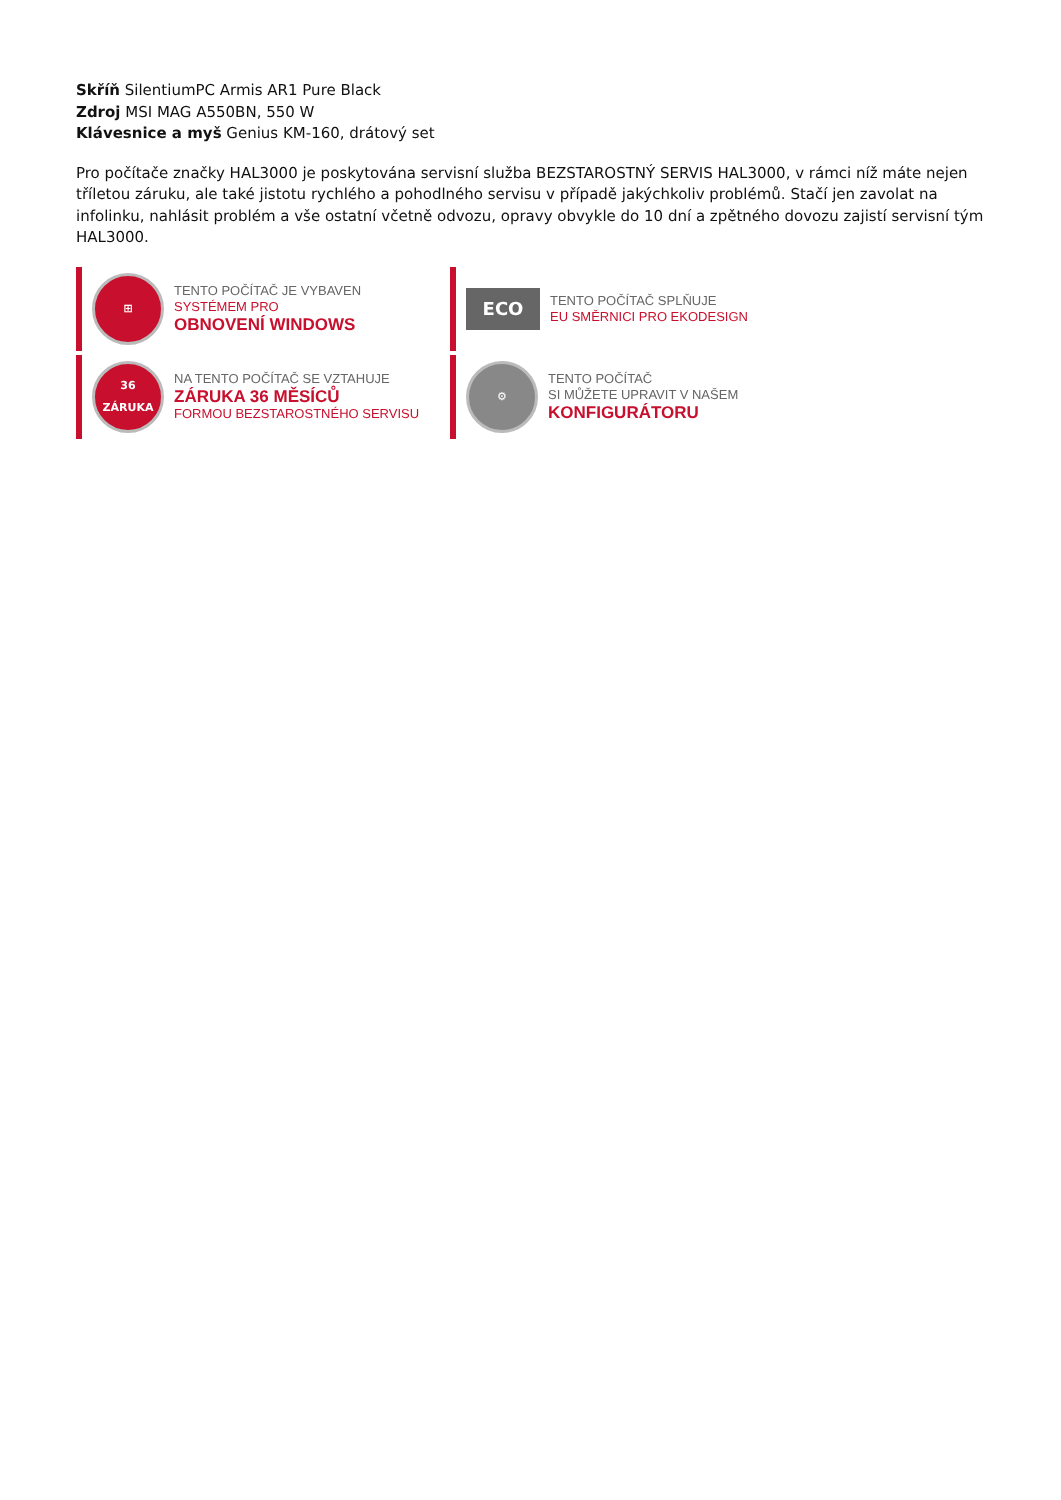Skříň SilentiumPC Armis AR1 Pure Black
Zdroj MSI MAG A550BN, 550 W
Klávesnice a myš Genius KM-160, drátový set
Pro počítače značky HAL3000 je poskytována servisní služba BEZSTAROSTNÝ SERVIS HAL3000, v rámci níž máte nejen tříletou záruku, ale také jistotu rychlého a pohodlného servisu v případě jakýchkoliv problémů. Stačí jen zavolat na infolinku, nahlásit problém a vše ostatní včetně odvozu, opravy obvykle do 10 dní a zpětného dovozu zajistí servisní tým HAL3000.
⊞
TENTO POČÍTAČ JE VYBAVEN
SYSTÉMEM PRO
OBNOVENÍ WINDOWS
ECO
TENTO POČÍTAČ SPLŇUJE
EU SMĚRNICI PRO EKODESIGN
36
ZÁRUKA
NA TENTO POČÍTAČ SE VZTAHUJE
ZÁRUKA 36 MĚSÍCŮ
FORMOU BEZSTAROSTNÉHO SERVISU
⚙
TENTO POČÍTAČ
SI MŮŽETE UPRAVIT V NAŠEM
KONFIGURÁTORU